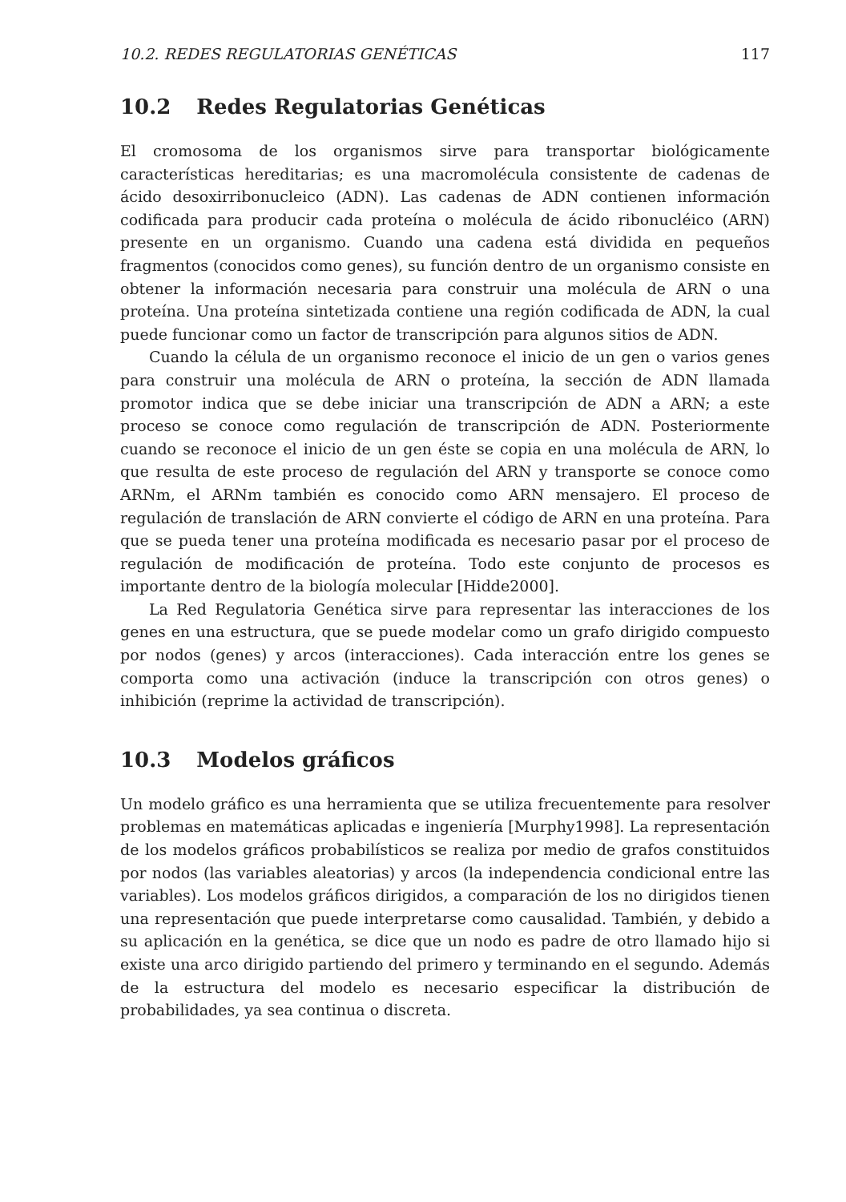10.2. REDES REGULATORIAS GENÉTICAS 117
10.2 Redes Regulatorias Genéticas
El cromosoma de los organismos sirve para transportar biológicamente características hereditarias; es una macromolécula consistente de cadenas de ácido desoxirribonucleico (ADN). Las cadenas de ADN contienen información codificada para producir cada proteína o molécula de ácido ribonucléico (ARN) presente en un organismo. Cuando una cadena está dividida en pequeños fragmentos (conocidos como genes), su función dentro de un organismo consiste en obtener la información necesaria para construir una molécula de ARN o una proteína. Una proteína sintetizada contiene una región codificada de ADN, la cual puede funcionar como un factor de transcripción para algunos sitios de ADN.
Cuando la célula de un organismo reconoce el inicio de un gen o varios genes para construir una molécula de ARN o proteína, la sección de ADN llamada promotor indica que se debe iniciar una transcripción de ADN a ARN; a este proceso se conoce como regulación de transcripción de ADN. Posteriormente cuando se reconoce el inicio de un gen éste se copia en una molécula de ARN, lo que resulta de este proceso de regulación del ARN y transporte se conoce como ARNm, el ARNm también es conocido como ARN mensajero. El proceso de regulación de translación de ARN convierte el código de ARN en una proteína. Para que se pueda tener una proteína modificada es necesario pasar por el proceso de regulación de modificación de proteína. Todo este conjunto de procesos es importante dentro de la biología molecular [Hidde2000].
La Red Regulatoria Genética sirve para representar las interacciones de los genes en una estructura, que se puede modelar como un grafo dirigido compuesto por nodos (genes) y arcos (interacciones). Cada interacción entre los genes se comporta como una activación (induce la transcripción con otros genes) o inhibición (reprime la actividad de transcripción).
10.3 Modelos gráficos
Un modelo gráfico es una herramienta que se utiliza frecuentemente para resolver problemas en matemáticas aplicadas e ingeniería [Murphy1998]. La representación de los modelos gráficos probabilísticos se realiza por medio de grafos constituidos por nodos (las variables aleatorias) y arcos (la independencia condicional entre las variables). Los modelos gráficos dirigidos, a comparación de los no dirigidos tienen una representación que puede interpretarse como causalidad. También, y debido a su aplicación en la genética, se dice que un nodo es padre de otro llamado hijo si existe una arco dirigido partiendo del primero y terminando en el segundo. Además de la estructura del modelo es necesario especificar la distribución de probabilidades, ya sea continua o discreta.